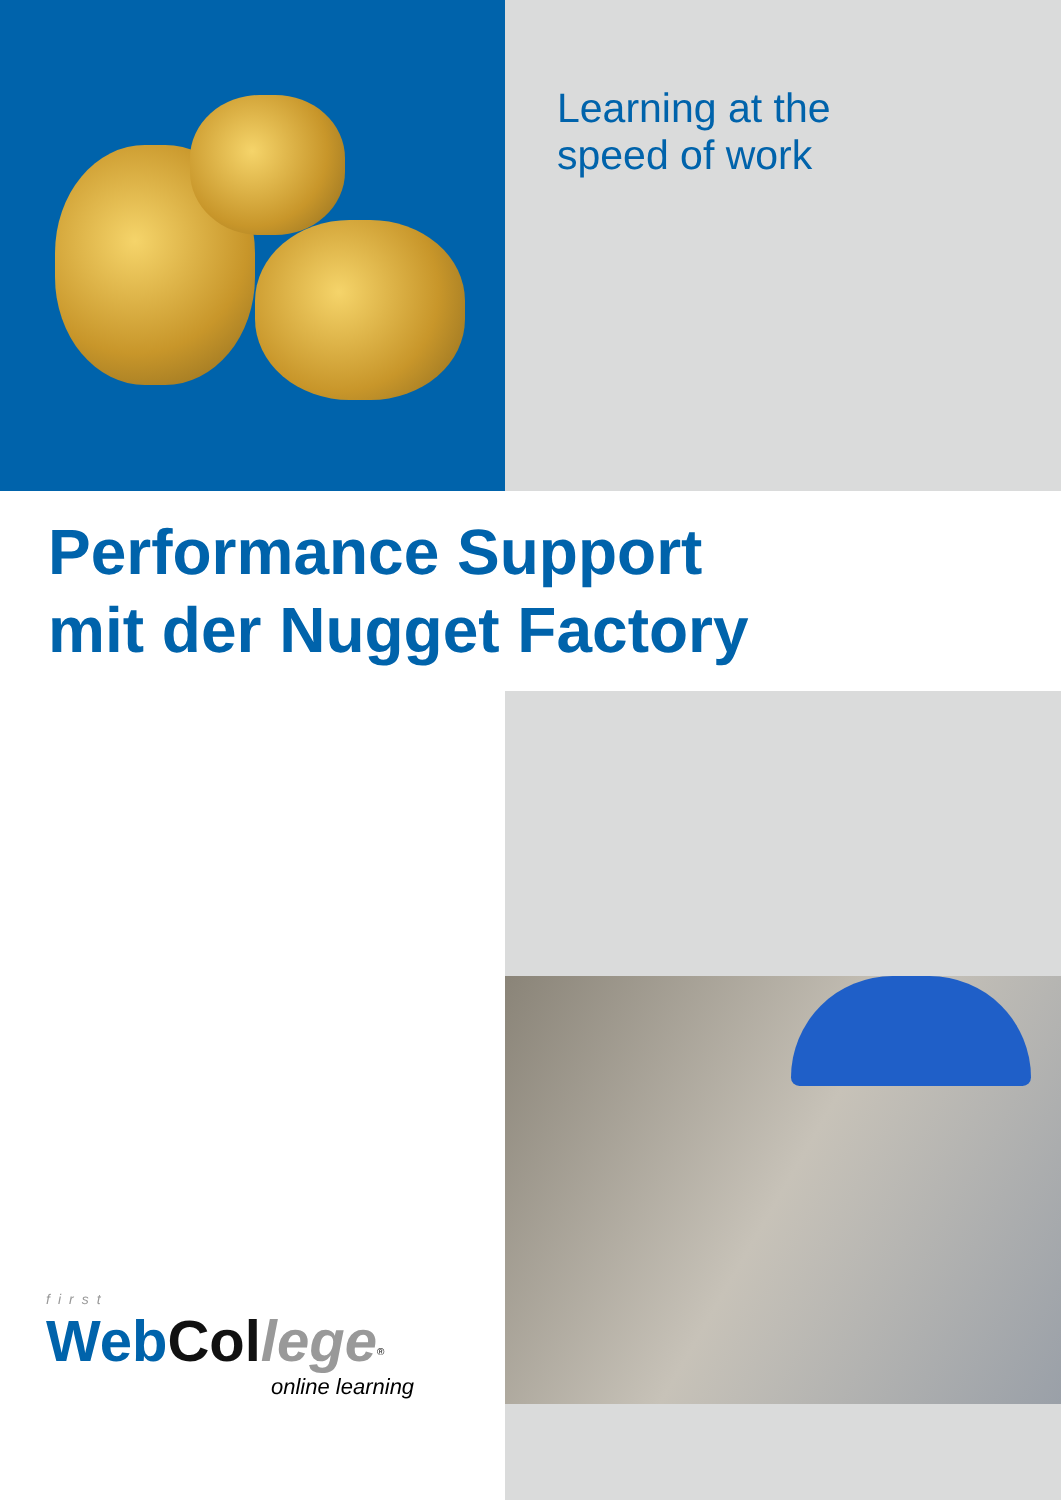Learning at the
speed of work
Performance Support
mit der Nugget Factory
first
Web Col lege<sup>®</sup>
online learning